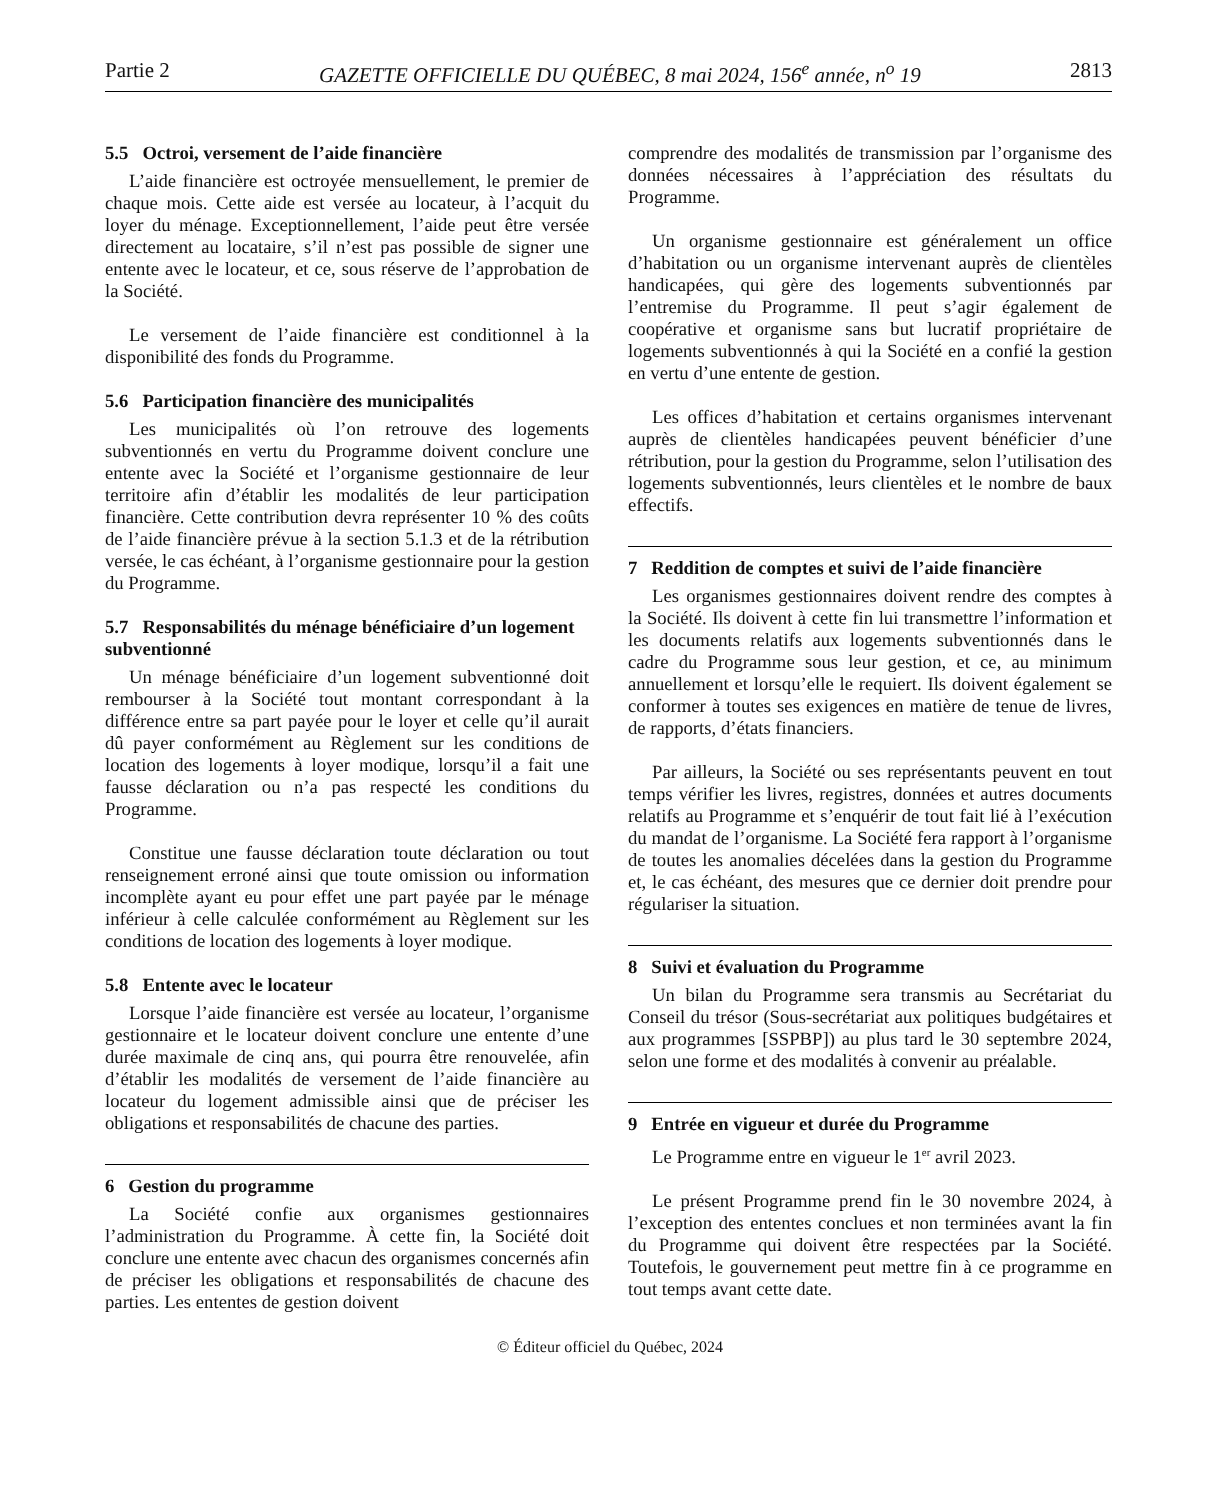Partie 2 GAZETTE OFFICIELLE DU QUÉBEC, 8 mai 2024, 156<sup>e</sup> année, n<sup>o</sup> 19 2813
5.5 Octroi, versement de l’aide financière
L’aide financière est octroyée mensuellement, le premier de chaque mois. Cette aide est versée au locateur, à l’acquit du loyer du ménage. Exceptionnellement, l’aide peut être versée directement au locataire, s’il n’est pas possible de signer une entente avec le locateur, et ce, sous réserve de l’approbation de la Société.
Le versement de l’aide financière est conditionnel à la disponibilité des fonds du Programme.
5.6 Participation financière des municipalités
Les municipalités où l’on retrouve des logements subventionnés en vertu du Programme doivent conclure une entente avec la Société et l’organisme gestionnaire de leur territoire afin d’établir les modalités de leur participation financière. Cette contribution devra représenter 10 % des coûts de l’aide financière prévue à la section 5.1.3 et de la rétribution versée, le cas échéant, à l’organisme gestionnaire pour la gestion du Programme.
5.7 Responsabilités du ménage bénéficiaire d’un logement subventionné
Un ménage bénéficiaire d’un logement subventionné doit rembourser à la Société tout montant correspondant à la différence entre sa part payée pour le loyer et celle qu’il aurait dû payer conformément au Règlement sur les conditions de location des logements à loyer modique, lorsqu’il a fait une fausse déclaration ou n’a pas respecté les conditions du Programme.
Constitue une fausse déclaration toute déclaration ou tout renseignement erroné ainsi que toute omission ou information incomplète ayant eu pour effet une part payée par le ménage inférieur à celle calculée conformément au Règlement sur les conditions de location des logements à loyer modique.
5.8 Entente avec le locateur
Lorsque l’aide financière est versée au locateur, l’organisme gestionnaire et le locateur doivent conclure une entente d’une durée maximale de cinq ans, qui pourra être renouvelée, afin d’établir les modalités de versement de l’aide financière au locateur du logement admissible ainsi que de préciser les obligations et responsabilités de chacune des parties.
6 Gestion du programme
La Société confie aux organismes gestionnaires l’administration du Programme. À cette fin, la Société doit conclure une entente avec chacun des organismes concernés afin de préciser les obligations et responsabilités de chacune des parties. Les ententes de gestion doivent
comprendre des modalités de transmission par l’organisme des données nécessaires à l’appréciation des résultats du Programme.
Un organisme gestionnaire est généralement un office d’habitation ou un organisme intervenant auprès de clientèles handicapées, qui gère des logements subventionnés par l’entremise du Programme. Il peut s’agir également de coopérative et organisme sans but lucratif propriétaire de logements subventionnés à qui la Société en a confié la gestion en vertu d’une entente de gestion.
Les offices d’habitation et certains organismes intervenant auprès de clientèles handicapées peuvent bénéficier d’une rétribution, pour la gestion du Programme, selon l’utilisation des logements subventionnés, leurs clientèles et le nombre de baux effectifs.
7 Reddition de comptes et suivi de l’aide financière
Les organismes gestionnaires doivent rendre des comptes à la Société. Ils doivent à cette fin lui transmettre l’information et les documents relatifs aux logements subventionnés dans le cadre du Programme sous leur gestion, et ce, au minimum annuellement et lorsqu’elle le requiert. Ils doivent également se conformer à toutes ses exigences en matière de tenue de livres, de rapports, d’états financiers.
Par ailleurs, la Société ou ses représentants peuvent en tout temps vérifier les livres, registres, données et autres documents relatifs au Programme et s’enquérir de tout fait lié à l’exécution du mandat de l’organisme. La Société fera rapport à l’organisme de toutes les anomalies décelées dans la gestion du Programme et, le cas échéant, des mesures que ce dernier doit prendre pour régulariser la situation.
8 Suivi et évaluation du Programme
Un bilan du Programme sera transmis au Secrétariat du Conseil du trésor (Sous-secrétariat aux politiques budgétaires et aux programmes [SSPBP]) au plus tard le 30 septembre 2024, selon une forme et des modalités à convenir au préalable.
9 Entrée en vigueur et durée du Programme
Le Programme entre en vigueur le 1<sup>er</sup> avril 2023.
Le présent Programme prend fin le 30 novembre 2024, à l’exception des ententes conclues et non terminées avant la fin du Programme qui doivent être respectées par la Société. Toutefois, le gouvernement peut mettre fin à ce programme en tout temps avant cette date.
© Éditeur officiel du Québec, 2024